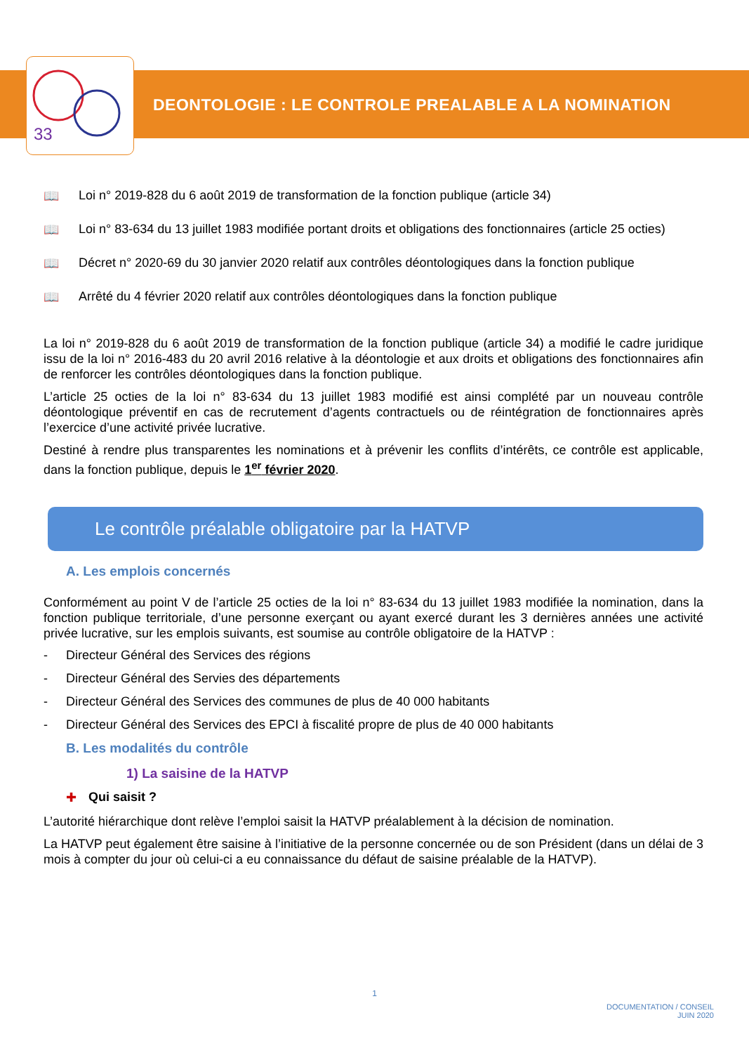33
DEONTOLOGIE : LE CONTROLE PREALABLE A LA NOMINATION
📖 Loi n° 2019-828 du 6 août 2019 de transformation de la fonction publique (article 34)
📖 Loi n° 83-634 du 13 juillet 1983 modifiée portant droits et obligations des fonctionnaires (article 25 octies)
📖 Décret n° 2020-69 du 30 janvier 2020 relatif aux contrôles déontologiques dans la fonction publique
📖 Arrêté du 4 février 2020 relatif aux contrôles déontologiques dans la fonction publique
La loi n° 2019-828 du 6 août 2019 de transformation de la fonction publique (article 34) a modifié le cadre juridique issu de la loi n° 2016-483 du 20 avril 2016 relative à la déontologie et aux droits et obligations des fonctionnaires afin de renforcer les contrôles déontologiques dans la fonction publique.
L’article 25 octies de la loi n° 83-634 du 13 juillet 1983 modifié est ainsi complété par un nouveau contrôle déontologique préventif en cas de recrutement d’agents contractuels ou de réintégration de fonctionnaires après l’exercice d’une activité privée lucrative.
Destiné à rendre plus transparentes les nominations et à prévenir les conflits d’intérêts, ce contrôle est applicable, dans la fonction publique, depuis le 1<sup>er</sup> février 2020.
Le contrôle préalable obligatoire par la HATVP
A. Les emplois concernés
Conformément au point V de l’article 25 octies de la loi n° 83-634 du 13 juillet 1983 modifiée la nomination, dans la fonction publique territoriale, d’une personne exerçant ou ayant exercé durant les 3 dernières années une activité privée lucrative, sur les emplois suivants, est soumise au contrôle obligatoire de la HATVP :
- Directeur Général des Services des régions
- Directeur Général des Servies des départements
- Directeur Général des Services des communes de plus de 40 000 habitants
- Directeur Général des Services des EPCI à fiscalité propre de plus de 40 000 habitants
B. Les modalités du contrôle
1) La saisine de la HATVP
✚ Qui saisit ?
L’autorité hiérarchique dont relève l’emploi saisit la HATVP préalablement à la décision de nomination.
La HATVP peut également être saisine à l’initiative de la personne concernée ou de son Président (dans un délai de 3 mois à compter du jour où celui-ci a eu connaissance du défaut de saisine préalable de la HATVP).
1
DOCUMENTATION / CONSEIL
JUIN 2020